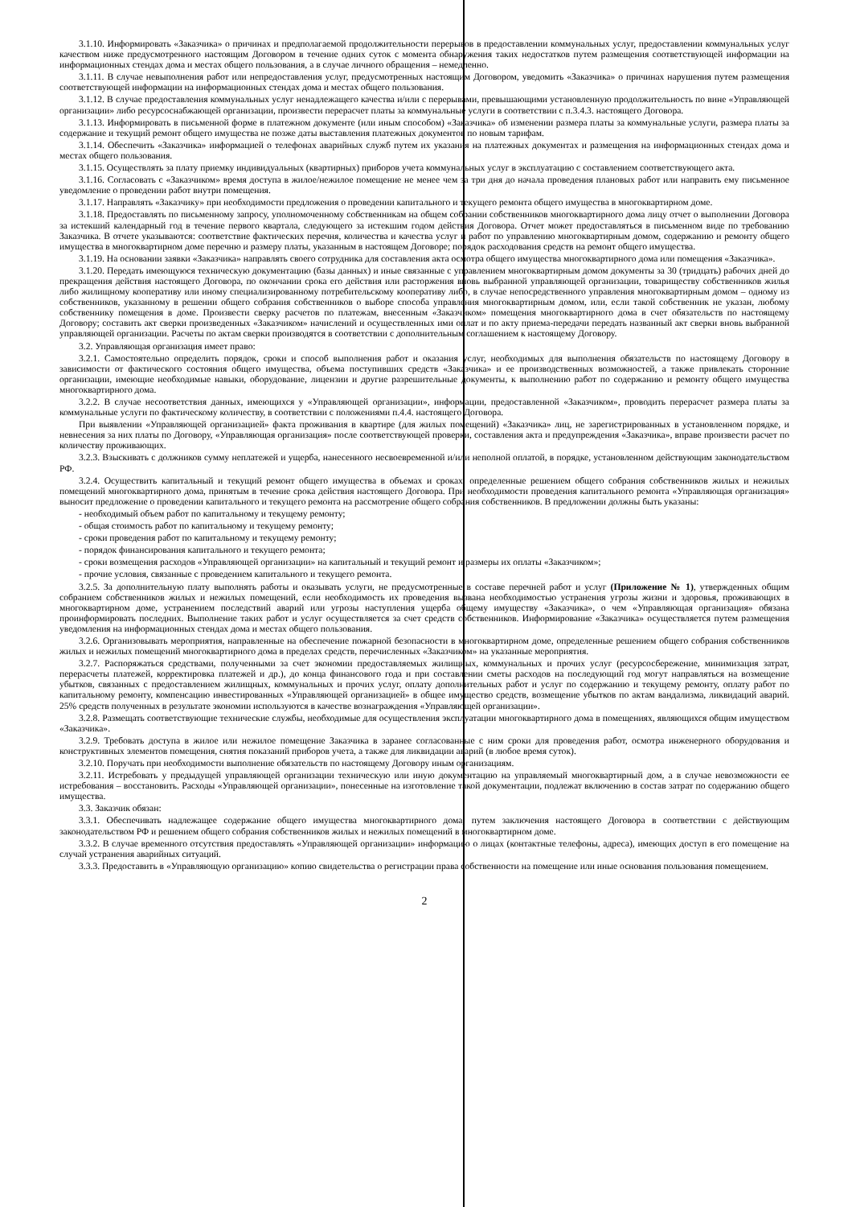3.1.10. Информировать «Заказчика» о причинах и предполагаемой продолжительности перерывов в предоставлении коммунальных услуг, предоставлении коммунальных услуг качеством ниже предусмотренного настоящим Договором в течение одних суток с момента обнаружения таких недостатков путем размещения соответствующей информации на информационных стендах дома и местах общего пользования, а в случае личного обращения – немедленно.
3.1.11. В случае невыполнения работ или непредоставления услуг, предусмотренных настоящим Договором, уведомить «Заказчика» о причинах нарушения путем размещения соответствующей информации на информационных стендах дома и местах общего пользования.
3.1.12. В случае предоставления коммунальных услуг ненадлежащего качества и/или с перерывами, превышающими установленную продолжительность по вине «Управляющей организации» либо ресурсоснабжающей организации, произвести перерасчет платы за коммунальные услуги в соответствии с п.3.4.3. настоящего Договора.
3.1.13. Информировать в письменной форме в платежном документе (или иным способом) «Заказчика» об изменении размера платы за коммунальные услуги, размера платы за содержание и текущий ремонт общего имущества не позже даты выставления платежных документов по новым тарифам.
3.1.14. Обеспечить «Заказчика» информацией о телефонах аварийных служб путем их указания на платежных документах и размещения на информационных стендах дома и местах общего пользования.
3.1.15. Осуществлять за плату приемку индивидуальных (квартирных) приборов учета коммунальных услуг в эксплуатацию с составлением соответствующего акта.
3.1.16. Согласовать с «Заказчиком» время доступа в жилое/нежилое помещение не менее чем за три дня до начала проведения плановых работ или направить ему письменное уведомление о проведении работ внутри помещения.
3.1.17. Направлять «Заказчику» при необходимости предложения о проведении капитального и текущего ремонта общего имущества в многоквартирном доме.
3.1.18. Предоставлять по письменному запросу, уполномоченному собственникам на общем собрании собственников многоквартирного дома лицу отчет о выполнении Договора за истекший календарный год в течение первого квартала, следующего за истекшим годом действия Договора. Отчет может предоставляться в письменном виде по требованию Заказчика. В отчете указываются: соответствие фактических перечня, количества и качества услуг и работ по управлению многоквартирным домом, содержанию и ремонту общего имущества в многоквартирном доме перечню и размеру платы, указанным в настоящем Договоре; порядок расходования средств на ремонт общего имущества.
3.1.19. На основании заявки «Заказчика» направлять своего сотрудника для составления акта осмотра общего имущества многоквартирного дома или помещения «Заказчика».
3.1.20. Передать имеющуюся техническую документацию (базы данных) и иные связанные с управлением многоквартирным домом документы за 30 (тридцать) рабочих дней до прекращения действия настоящего Договора, по окончании срока его действия или расторжения вновь выбранной управляющей организации, товариществу собственников жилья либо жилищному кооперативу или иному специализированному потребительскому кооперативу либо, в случае непосредственного управления многоквартирным домом – одному из собственников, указанному в решении общего собрания собственников о выборе способа управления многоквартирным домом, или, если такой собственник не указан, любому собственнику помещения в доме. Произвести сверку расчетов по платежам, внесенным «Заказчиком» помещения многоквартирного дома в счет обязательств по настоящему Договору; составить акт сверки произведенных «Заказчиком» начислений и осуществленных ими оплат и по акту приема-передачи передать названный акт сверки вновь выбранной управляющей организации. Расчеты по актам сверки производятся в соответствии с дополнительным соглашением к настоящему Договору.
3.2. Управляющая организация имеет право:
3.2.1. Самостоятельно определить порядок, сроки и способ выполнения работ и оказания услуг, необходимых для выполнения обязательств по настоящему Договору в зависимости от фактического состояния общего имущества, объема поступивших средств «Заказчика» и ее производственных возможностей, а также привлекать сторонние организации, имеющие необходимые навыки, оборудование, лицензии и другие разрешительные документы, к выполнению работ по содержанию и ремонту общего имущества многоквартирного дома.
3.2.2. В случае несоответствия данных, имеющихся у «Управляющей организации», информации, предоставленной «Заказчиком», проводить перерасчет размера платы за коммунальные услуги по фактическому количеству, в соответствии с положениями п.4.4. настоящего Договора.
При выявлении «Управляющей организацией» факта проживания в квартире (для жилых помещений) «Заказчика» лиц, не зарегистрированных в установленном порядке, и невнесения за них платы по Договору, «Управляющая организация» после соответствующей проверки, составления акта и предупреждения «Заказчика», вправе произвести расчет по количеству проживающих.
3.2.3. Взыскивать с должников сумму неплатежей и ущерба, нанесенного несвоевременной и/или неполной оплатой, в порядке, установленном действующим законодательством РФ.
3.2.4. Осуществить капитальный и текущий ремонт общего имущества в объемах и сроках, определенные решением общего собрания собственников жилых и нежилых помещений многоквартирного дома, принятым в течение срока действия настоящего Договора. При необходимости проведения капитального ремонта «Управляющая организация» выносит предложение о проведении капитального и текущего ремонта на рассмотрение общего собрания собственников. В предложении должны быть указаны:
- необходимый объем работ по капитальному и текущему ремонту;
- общая стоимость работ по капитальному и текущему ремонту;
- сроки проведения работ по капитальному и текущему ремонту;
- порядок финансирования капитального и текущего ремонта;
- сроки возмещения расходов «Управляющей организации» на капитальный и текущий ремонт и размеры их оплаты «Заказчиком»;
- прочие условия, связанные с проведением капитального и текущего ремонта.
3.2.5. За дополнительную плату выполнять работы и оказывать услуги, не предусмотренные в составе перечней работ и услуг (Приложение № 1), утвержденных общим собранием собственников жилых и нежилых помещений, если необходимость их проведения вызвана необходимостью устранения угрозы жизни и здоровья, проживающих в многоквартирном доме, устранением последствий аварий или угрозы наступления ущерба общему имуществу «Заказчика», о чем «Управляющая организация» обязана проинформировать последних. Выполнение таких работ и услуг осуществляется за счет средств собственников. Информирование «Заказчика» осуществляется путем размещения уведомления на информационных стендах дома и местах общего пользования.
3.2.6. Организовывать мероприятия, направленные на обеспечение пожарной безопасности в многоквартирном доме, определенные решением общего собрания собственников жилых и нежилых помещений многоквартирного дома в пределах средств, перечисленных «Заказчиком» на указанные мероприятия.
3.2.7. Распоряжаться средствами, полученными за счет экономии предоставляемых жилищных, коммунальных и прочих услуг (ресурсосбережение, минимизация затрат, перерасчеты платежей, корректировка платежей и др.), до конца финансового года и при составлении сметы расходов на последующий год могут направляться на возмещение убытков, связанных с предоставлением жилищных, коммунальных и прочих услуг, оплату дополнительных работ и услуг по содержанию и текущему ремонту, оплату работ по капитальному ремонту, компенсацию инвестированных «Управляющей организацией» в общее имущество средств, возмещение убытков по актам вандализма, ликвидаций аварий. 25% средств полученных в результате экономии используются в качестве вознаграждения «Управляющей организации».
3.2.8. Размещать соответствующие технические службы, необходимые для осуществления эксплуатации многоквартирного дома в помещениях, являющихся общим имуществом «Заказчика».
3.2.9. Требовать доступа в жилое или нежилое помещение Заказчика в заранее согласованные с ним сроки для проведения работ, осмотра инженерного оборудования и конструктивных элементов помещения, снятия показаний приборов учета, а также для ликвидации аварий (в любое время суток).
3.2.10. Поручать при необходимости выполнение обязательств по настоящему Договору иным организациям.
3.2.11. Истребовать у предыдущей управляющей организации техническую или иную документацию на управляемый многоквартирный дом, а в случае невозможности ее истребования – восстановить. Расходы «Управляющей организации», понесенные на изготовление такой документации, подлежат включению в состав затрат по содержанию общего имущества.
3.3. Заказчик обязан:
3.3.1. Обеспечивать надлежащее содержание общего имущества многоквартирного дома, путем заключения настоящего Договора в соответствии с действующим законодательством РФ и решением общего собрания собственников жилых и нежилых помещений в многоквартирном доме.
3.3.2. В случае временного отсутствия предоставлять «Управляющей организации» информацию о лицах (контактные телефоны, адреса), имеющих доступ в его помещение на случай устранения аварийных ситуаций.
3.3.3. Предоставить в «Управляющую организацию» копию свидетельства о регистрации права собственности на помещение или иные основания пользования помещением.
2